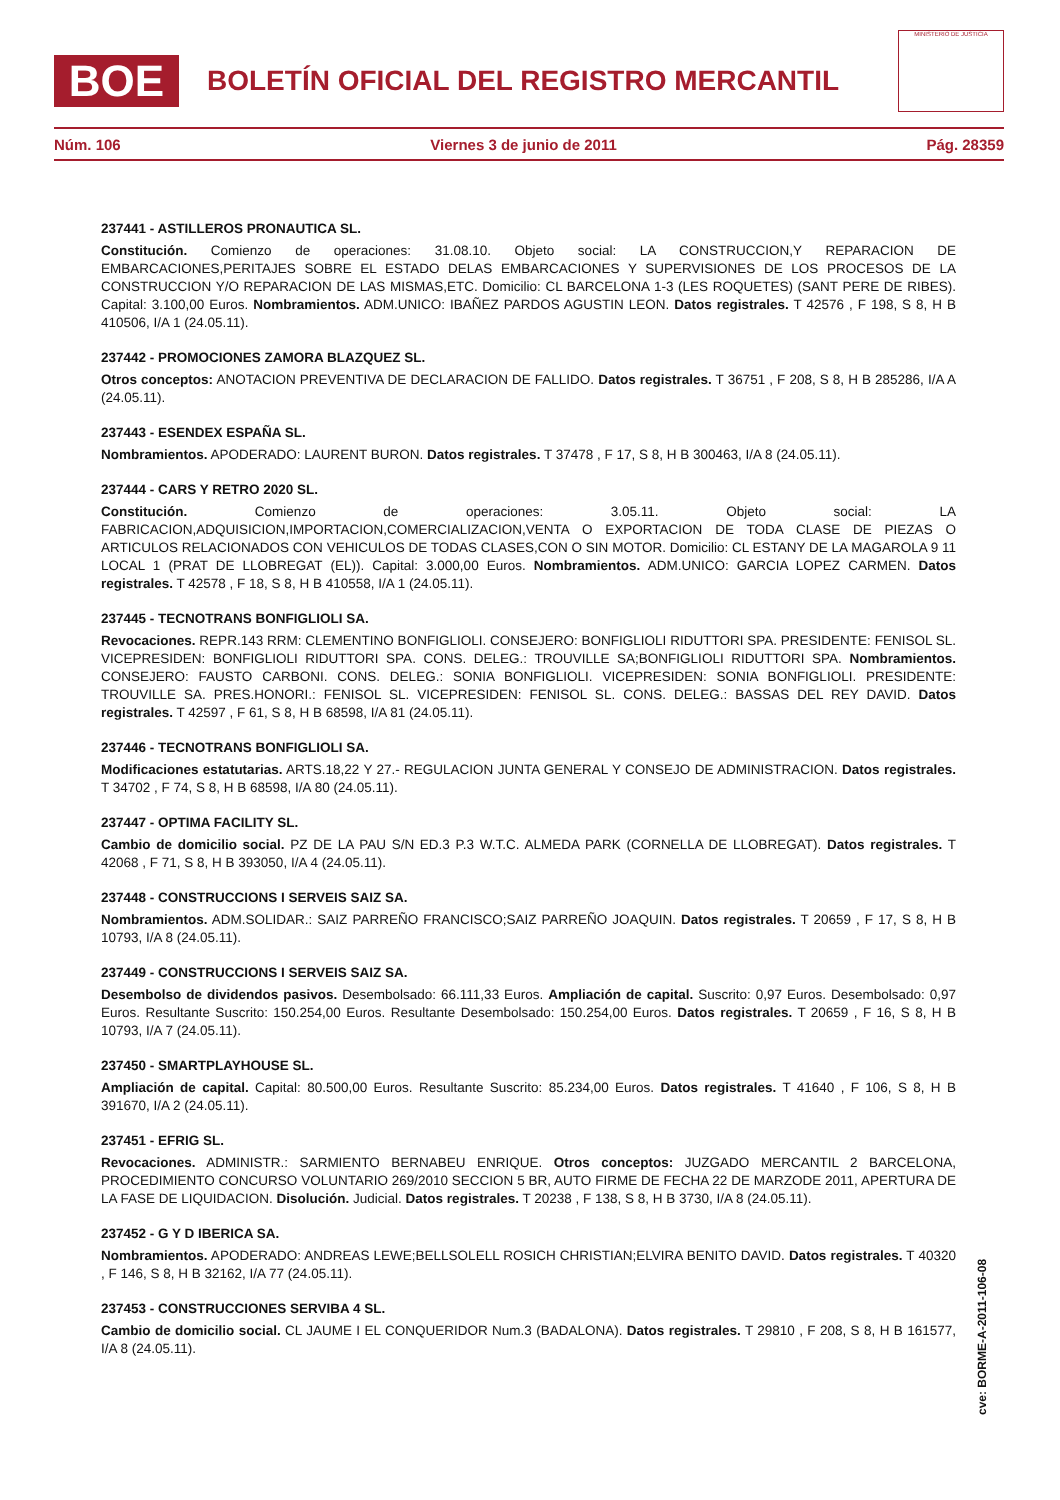BOE BOLETÍN OFICIAL DEL REGISTRO MERCANTIL
MINISTERIO DE JUSTICIA
Núm. 106 Viernes 3 de junio de 2011 Pág. 28359
237441 - ASTILLEROS PRONAUTICA SL.
Constitución. Comienzo de operaciones: 31.08.10. Objeto social: LA CONSTRUCCION,Y REPARACION DE EMBARCACIONES,PERITAJES SOBRE EL ESTADO DELAS EMBARCACIONES Y SUPERVISIONES DE LOS PROCESOS DE LA CONSTRUCCION Y/O REPARACION DE LAS MISMAS,ETC. Domicilio: CL BARCELONA 1-3 (LES ROQUETES) (SANT PERE DE RIBES). Capital: 3.100,00 Euros. Nombramientos. ADM.UNICO: IBAÑEZ PARDOS AGUSTIN LEON. Datos registrales. T 42576 , F 198, S 8, H B 410506, I/A 1 (24.05.11).
237442 - PROMOCIONES ZAMORA BLAZQUEZ SL.
Otros conceptos: ANOTACION PREVENTIVA DE DECLARACION DE FALLIDO. Datos registrales. T 36751 , F 208, S 8, H B 285286, I/A A (24.05.11).
237443 - ESENDEX ESPAÑA SL.
Nombramientos. APODERADO: LAURENT BURON. Datos registrales. T 37478 , F 17, S 8, H B 300463, I/A 8 (24.05.11).
237444 - CARS Y RETRO 2020 SL.
Constitución. Comienzo de operaciones: 3.05.11. Objeto social: LA FABRICACION,ADQUISICION,IMPORTACION,COMERCIALIZACION,VENTA O EXPORTACION DE TODA CLASE DE PIEZAS O ARTICULOS RELACIONADOS CON VEHICULOS DE TODAS CLASES,CON O SIN MOTOR. Domicilio: CL ESTANY DE LA MAGAROLA 9 11 LOCAL 1 (PRAT DE LLOBREGAT (EL)). Capital: 3.000,00 Euros. Nombramientos. ADM.UNICO: GARCIA LOPEZ CARMEN. Datos registrales. T 42578 , F 18, S 8, H B 410558, I/A 1 (24.05.11).
237445 - TECNOTRANS BONFIGLIOLI SA.
Revocaciones. REPR.143 RRM: CLEMENTINO BONFIGLIOLI. CONSEJERO: BONFIGLIOLI RIDUTTORI SPA. PRESIDENTE: FENISOL SL. VICEPRESIDEN: BONFIGLIOLI RIDUTTORI SPA. CONS. DELEG.: TROUVILLE SA;BONFIGLIOLI RIDUTTORI SPA. Nombramientos. CONSEJERO: FAUSTO CARBONI. CONS. DELEG.: SONIA BONFIGLIOLI. VICEPRESIDEN: SONIA BONFIGLIOLI. PRESIDENTE: TROUVILLE SA. PRES.HONORI.: FENISOL SL. VICEPRESIDEN: FENISOL SL. CONS. DELEG.: BASSAS DEL REY DAVID. Datos registrales. T 42597 , F 61, S 8, H B 68598, I/A 81 (24.05.11).
237446 - TECNOTRANS BONFIGLIOLI SA.
Modificaciones estatutarias. ARTS.18,22 Y 27.- REGULACION JUNTA GENERAL Y CONSEJO DE ADMINISTRACION. Datos registrales. T 34702 , F 74, S 8, H B 68598, I/A 80 (24.05.11).
237447 - OPTIMA FACILITY SL.
Cambio de domicilio social. PZ DE LA PAU S/N ED.3 P.3 W.T.C. ALMEDA PARK (CORNELLA DE LLOBREGAT). Datos registrales. T 42068 , F 71, S 8, H B 393050, I/A 4 (24.05.11).
237448 - CONSTRUCCIONS I SERVEIS SAIZ SA.
Nombramientos. ADM.SOLIDAR.: SAIZ PARREÑO FRANCISCO;SAIZ PARREÑO JOAQUIN. Datos registrales. T 20659 , F 17, S 8, H B 10793, I/A 8 (24.05.11).
237449 - CONSTRUCCIONS I SERVEIS SAIZ SA.
Desembolso de dividendos pasivos. Desembolsado: 66.111,33 Euros. Ampliación de capital. Suscrito: 0,97 Euros. Desembolsado: 0,97 Euros. Resultante Suscrito: 150.254,00 Euros. Resultante Desembolsado: 150.254,00 Euros. Datos registrales. T 20659 , F 16, S 8, H B 10793, I/A 7 (24.05.11).
237450 - SMARTPLAYHOUSE SL.
Ampliación de capital. Capital: 80.500,00 Euros. Resultante Suscrito: 85.234,00 Euros. Datos registrales. T 41640 , F 106, S 8, H B 391670, I/A 2 (24.05.11).
237451 - EFRIG SL.
Revocaciones. ADMINISTR.: SARMIENTO BERNABEU ENRIQUE. Otros conceptos: JUZGADO MERCANTIL 2 BARCELONA, PROCEDIMIENTO CONCURSO VOLUNTARIO 269/2010 SECCION 5 BR, AUTO FIRME DE FECHA 22 DE MARZODE 2011, APERTURA DE LA FASE DE LIQUIDACION. Disolución. Judicial. Datos registrales. T 20238 , F 138, S 8, H B 3730, I/A 8 (24.05.11).
237452 - G Y D IBERICA SA.
Nombramientos. APODERADO: ANDREAS LEWE;BELLSOLELL ROSICH CHRISTIAN;ELVIRA BENITO DAVID. Datos registrales. T 40320 , F 146, S 8, H B 32162, I/A 77 (24.05.11).
237453 - CONSTRUCCIONES SERVIBA 4 SL.
Cambio de domicilio social. CL JAUME I EL CONQUERIDOR Num.3 (BADALONA). Datos registrales. T 29810 , F 208, S 8, H B 161577, I/A 8 (24.05.11).
cve: BORME-A-2011-106-08